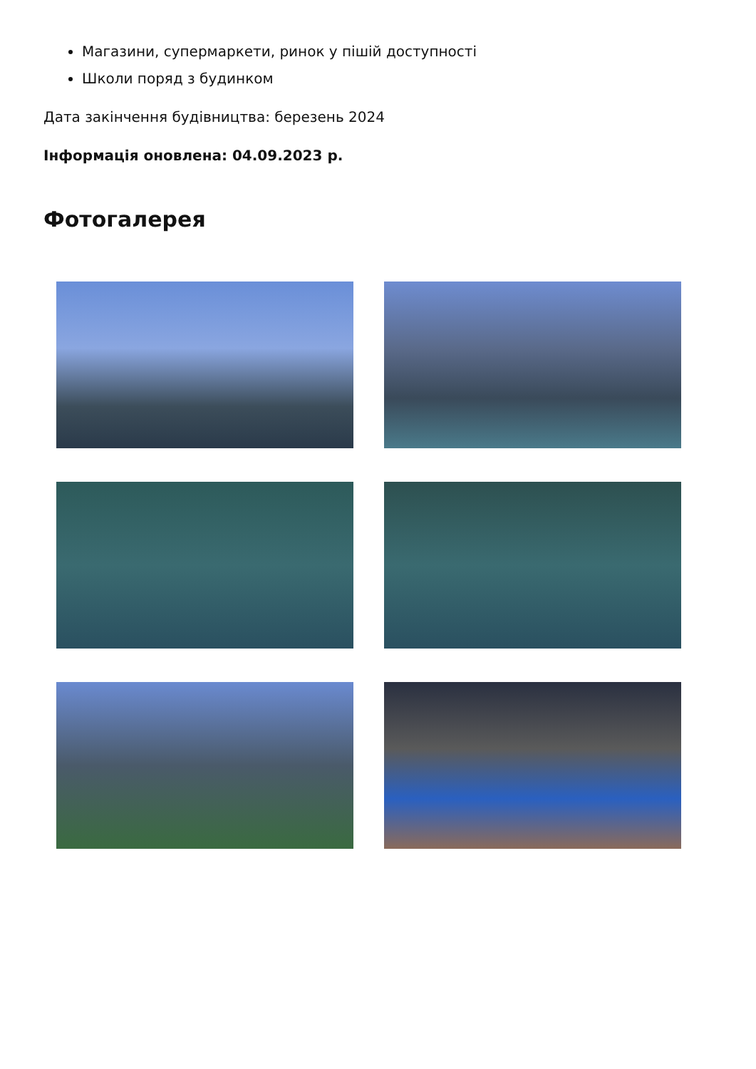Магазини, супермаркети, ринок у пішій доступності
Школи поряд з будинком
Дата закінчення будівництва: березень 2024
Інформація оновлена: 04.09.2023 р.
Фотогалерея